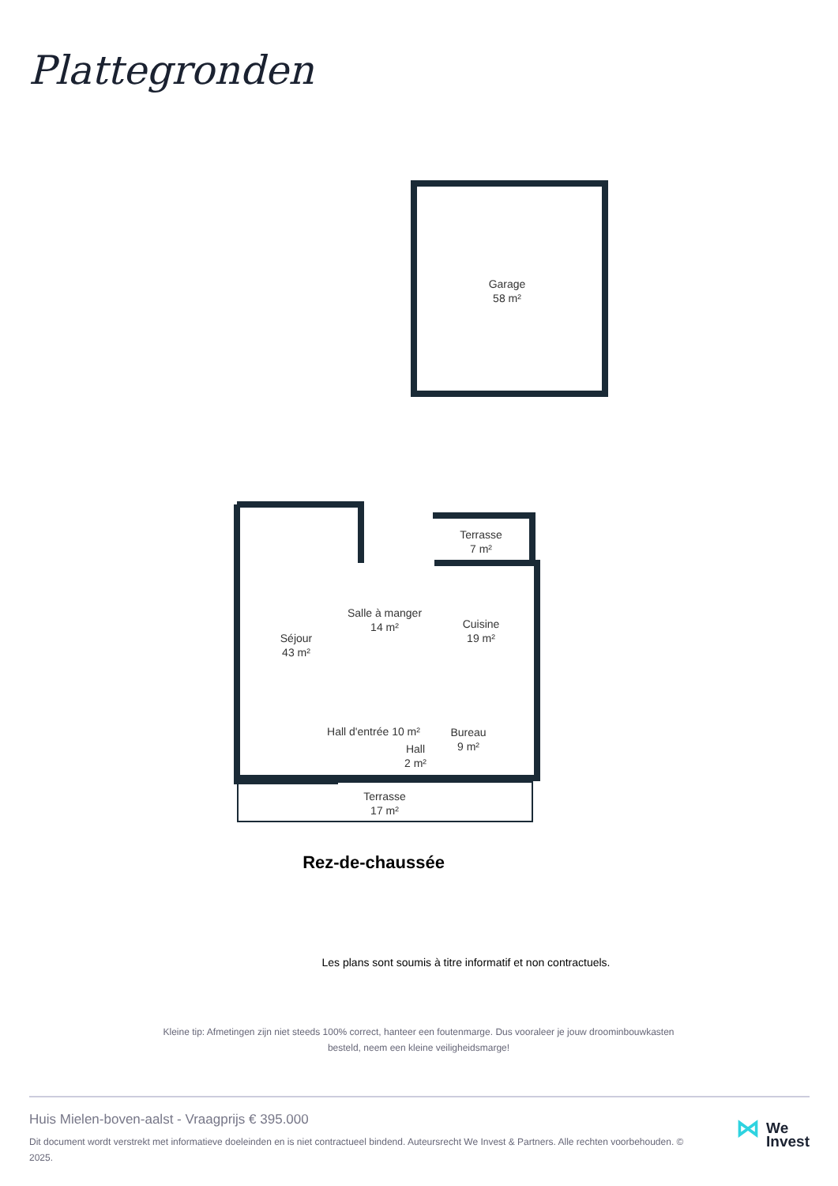Plattegronden
Garage
58 m²
Terrasse
7 m²
Salle à manger
14 m²
Cuisine
19 m²
Séjour
43 m²
Bureau
9 m²
Hall
2 m²
Hall d'entrée 10 m²
Terrasse
17 m²
Rez-de-chaussée
Les plans sont soumis à titre informatif et non contractuels.
Kleine tip: Afmetingen zijn niet steeds 100% correct, hanteer een foutenmarge. Dus vooraleer je jouw droominbouwkasten besteld, neem een kleine veiligheidsmarge!
Huis Mielen-boven-aalst - Vraagprijs € 395.000
Dit document wordt verstrekt met informatieve doeleinden en is niet contractueel bindend. Auteursrecht We Invest & Partners. Alle rechten voorbehouden. © 2025.
⋈ We
Invest